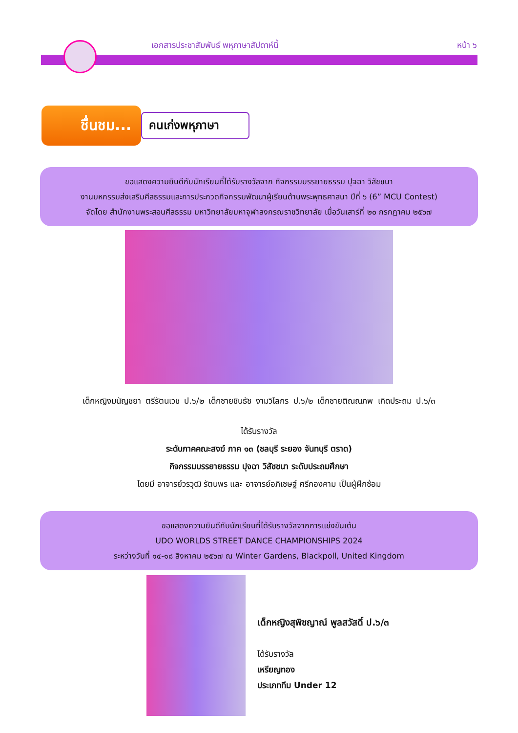เอกสารประชาสัมพันธ์ พหุภาษาสัปดาห์นี้ หน้า ๖
ชื่นชม...
คนเก่งพหุภาษา
ขอแสดงความยินดีกับนักเรียนที่ได้รับรางวัลจาก กิจกรรมบรรยายธรรม ปุจฉา วิสัชชนา
งานมหกรรมส่งเสริมศีลธรรมและการประกวดกิจกรรมพัฒนาผู้เรียนด้านพระพุทธศาสนา ปีที่ ๖ (6” MCU Contest)
จัดโดย สำนักงานพระสอนศีลธรรม มหาวิทยาลัยมหาจุฬาลงกรณราชวิทยาลัย เมื่อวันเสาร์ที่ ๒๐ กรกฎาคม ๒๕๖๗
เด็กหญิงมนัญชยา ตรีรัตนเวช ป.๖/๒ เด็กชายชินธัช งามวิไลกร ป.๖/๒ เด็กชายติณณภพ เกิดประถม ป.๖/๓
ได้รับรางวัล
ระดับภาคคณะสงฆ์ ภาค ๑๓ (ชลบุรี ระยอง จันทบุรี ตราด)
กิจกรรมบรรยายธรรม ปุจฉา วิสัชชนา ระดับประถมศึกษา
โดยมี อาจารย์วรวุฒิ รัตนพร และ อาจารย์อภิเชษฐ์ ศรีกองคาม เป็นผู้ฝึกซ้อม
ขอแสดงความยินดีกับนักเรียนที่ได้รับรางวัลจากการแข่งขันเต้น
UDO WORLDS STREET DANCE CHAMPIONSHIPS 2024
ระหว่างวันที่ ๑๔-๑๘ สิงหาคม ๒๕๖๗ ณ Winter Gardens, Blackpoll, United Kingdom
เด็กหญิงสุพิชญาณ์ พูลสวัสดิ์ ป.๖/๓
ได้รับรางวัล
เหรียญทอง
ประเภททีม Under 12